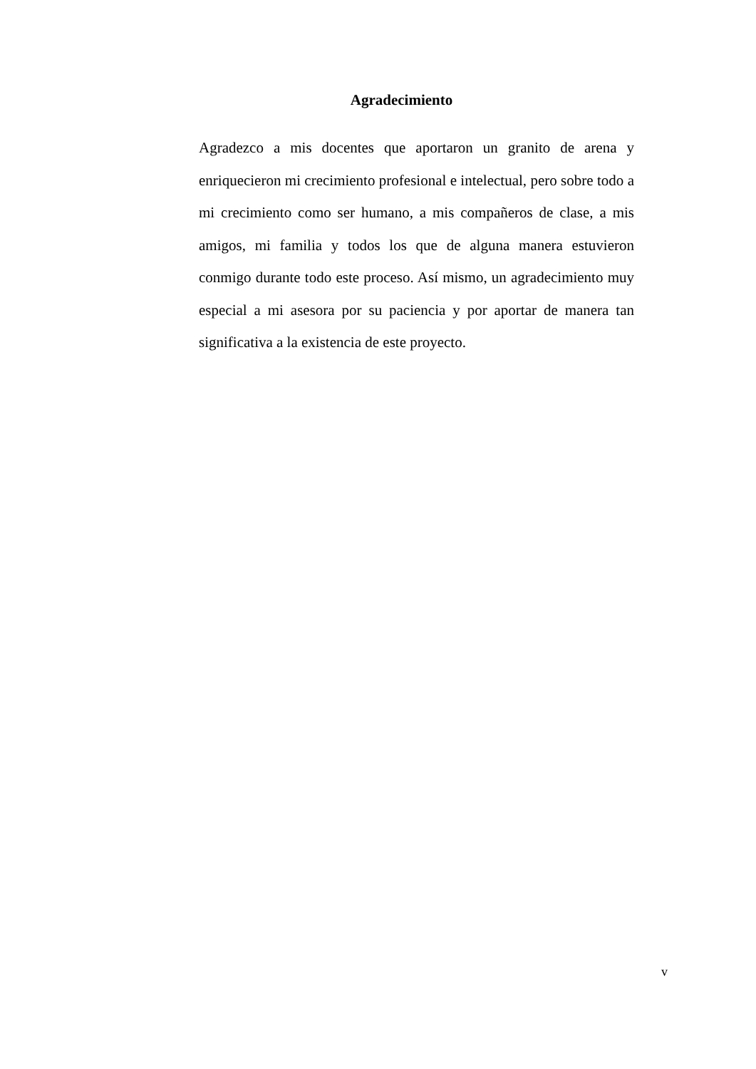Agradecimiento
Agradezco a mis docentes que aportaron un granito de arena y enriquecieron mi crecimiento profesional e intelectual, pero sobre todo a mi crecimiento como ser humano, a mis compañeros de clase, a mis amigos, mi familia y todos los que de alguna manera estuvieron conmigo durante todo este proceso. Así mismo, un agradecimiento muy especial a mi asesora por su paciencia y por aportar de manera tan significativa a la existencia de este proyecto.
v